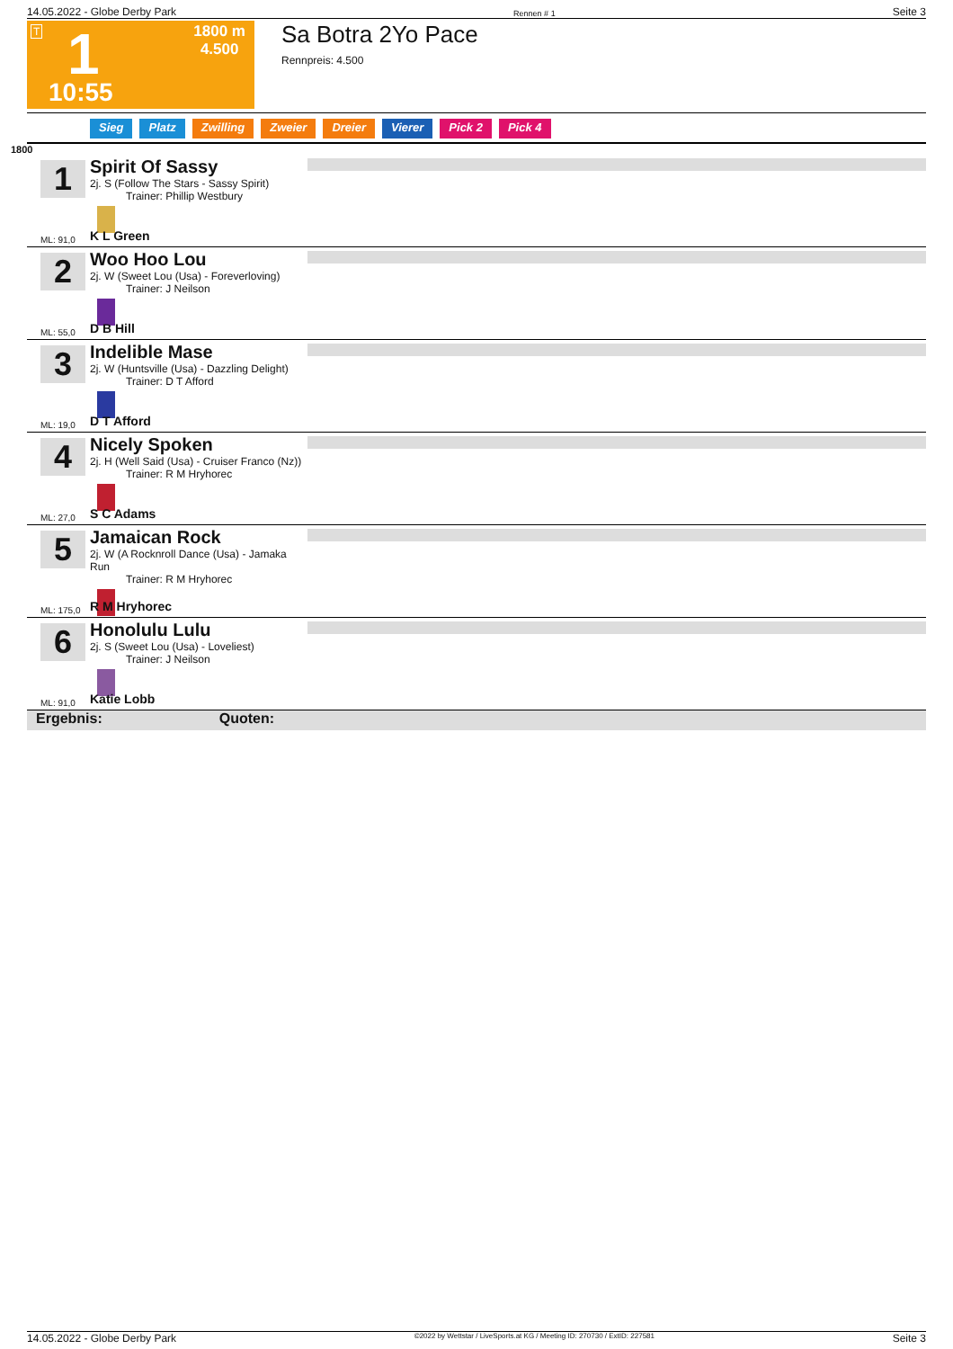14.05.2022 - Globe Derby Park Rennen # 1 Seite 3
T 1
1800 m
4.500
10:55
Sa Botra 2Yo Pace
Rennpreis: 4.500
Sieg Platz Zwilling Zweier Dreier Vierer Pick 2 Pick 4
1800
1
ML: 91,0
Spirit Of Sassy
2j. S (Follow The Stars - Sassy Spirit)
Trainer: Phillip Westbury
K L Green
2
ML: 55,0
Woo Hoo Lou
2j. W (Sweet Lou (Usa) - Foreverloving)
Trainer: J Neilson
D B Hill
3
ML: 19,0
Indelible Mase
2j. W (Huntsville (Usa) - Dazzling Delight)
Trainer: D T Afford
D T Afford
4
ML: 27,0
Nicely Spoken
2j. H (Well Said (Usa) - Cruiser Franco (Nz))
Trainer: R M Hryhorec
S C Adams
5
ML: 175,0
Jamaican Rock
2j. W (A Rocknroll Dance (Usa) - Jamaka Run
Trainer: R M Hryhorec
R M Hryhorec
6
ML: 91,0
Honolulu Lulu
2j. S (Sweet Lou (Usa) - Loveliest)
Trainer: J Neilson
Katie Lobb
Ergebnis: Quoten:
14.05.2022 - Globe Derby Park ©2022 by Wettstar / LiveSports.at KG / Meeting ID: 270730 / ExtID: 227581 Seite 3